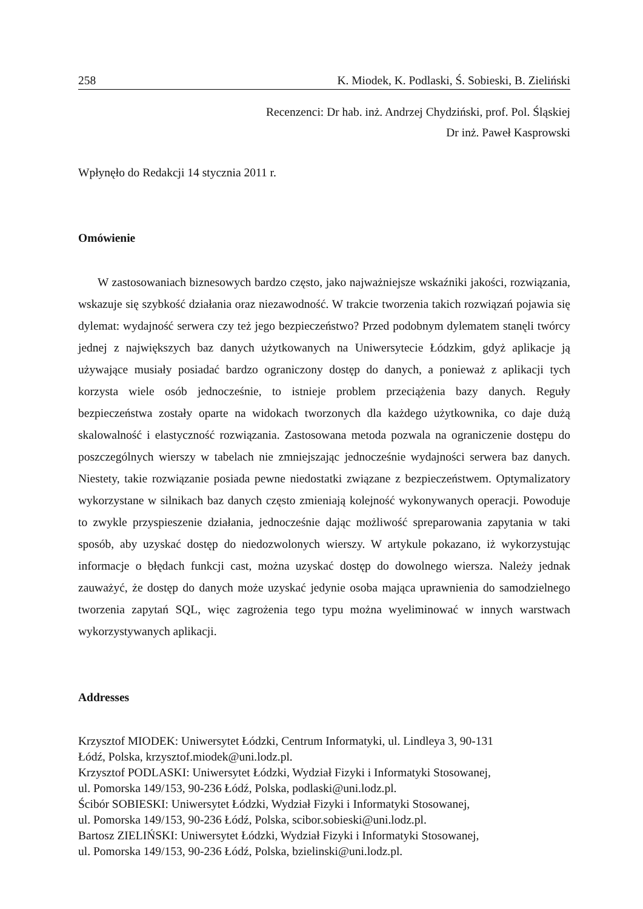258 K. Miodek, K. Podlaski, Ś. Sobieski, B. Zieliński
Recenzenci: Dr hab. inż. Andrzej Chydziński, prof. Pol. Śląskiej
Dr inż. Paweł Kasprowski
Wpłynęło do Redakcji 14 stycznia 2011 r.
Omówienie
W zastosowaniach biznesowych bardzo często, jako najważniejsze wskaźniki jakości, rozwiązania, wskazuje się szybkość działania oraz niezawodność. W trakcie tworzenia takich rozwiązań pojawia się dylemat: wydajność serwera czy też jego bezpieczeństwo? Przed podobnym dylematem stanęli twórcy jednej z największych baz danych użytkowanych na Uniwersytecie Łódzkim, gdyż aplikacje ją używające musiały posiadać bardzo ograniczony dostęp do danych, a ponieważ z aplikacji tych korzysta wiele osób jednocześnie, to istnieje problem przeciążenia bazy danych. Reguły bezpieczeństwa zostały oparte na widokach tworzonych dla każdego użytkownika, co daje dużą skalowalność i elastyczność rozwiązania. Zastosowana metoda pozwala na ograniczenie dostępu do poszczególnych wierszy w tabelach nie zmniejszając jednocześnie wydajności serwera baz danych. Niestety, takie rozwiązanie posiada pewne niedostatki związane z bezpieczeństwem. Optymalizatory wykorzystane w silnikach baz danych często zmieniają kolejność wykonywanych operacji. Powoduje to zwykle przyspieszenie działania, jednocześnie dając możliwość spreparowania zapytania w taki sposób, aby uzyskać dostęp do niedozwolonych wierszy. W artykule pokazano, iż wykorzystując informacje o błędach funkcji cast, można uzyskać dostęp do dowolnego wiersza. Należy jednak zauważyć, że dostęp do danych może uzyskać jedynie osoba mająca uprawnienia do samodzielnego tworzenia zapytań SQL, więc zagrożenia tego typu można wyeliminować w innych warstwach wykorzystywanych aplikacji.
Addresses
Krzysztof MIODEK: Uniwersytet Łódzki, Centrum Informatyki, ul. Lindleya 3, 90-131
Łódź, Polska, krzysztof.miodek@uni.lodz.pl.
Krzysztof PODLASKI: Uniwersytet Łódzki, Wydział Fizyki i Informatyki Stosowanej,
ul. Pomorska 149/153, 90-236 Łódź, Polska, podlaski@uni.lodz.pl.
Ścibór SOBIESKI: Uniwersytet Łódzki, Wydział Fizyki i Informatyki Stosowanej,
ul. Pomorska 149/153, 90-236 Łódź, Polska, scibor.sobieski@uni.lodz.pl.
Bartosz ZIELIŃSKI: Uniwersytet Łódzki, Wydział Fizyki i Informatyki Stosowanej,
ul. Pomorska 149/153, 90-236 Łódź, Polska, bzielinski@uni.lodz.pl.